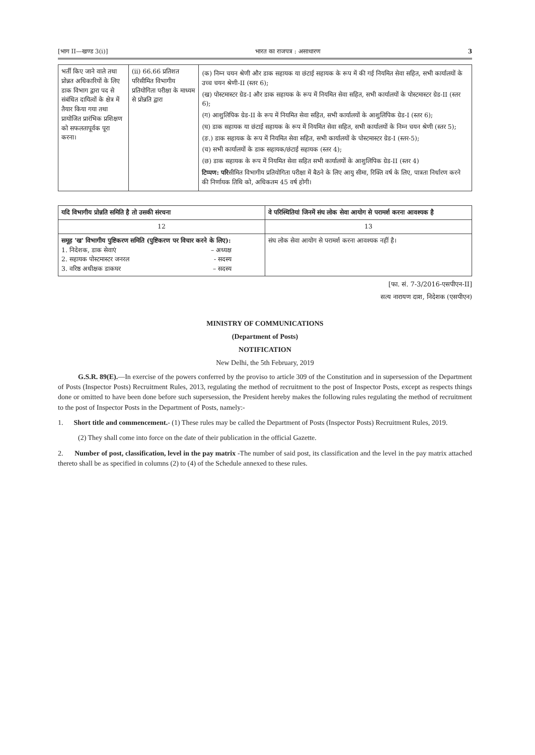[भाग II—खण्ड 3(i)] भारत का राजपत्र : असाधारण 3
| भर्ती किए जाने वाले तथा प्रोन्नत अधिकारियों के लिए डाक विभाग द्वारा पद से संबंधित दायित्वों के क्षेत्र में तैयार किया गया तथा प्रायोजित प्रारंभिक प्रशिक्षण को सफलतापूर्वक पूरा करना। | (ii) 66.66 प्रतिशत परिसीमित विभागीय प्रतियोगिता परीक्षा के माध्यम से प्रोन्नति द्वारा | (क) निम्न चयन श्रेणी और डाक सहायक या छंटाई सहायक के रूप में की गई नियमित सेवा सहित, सभी कार्यालयों के उच्च चयन श्रेणी-II (स्तर 6); (ख) पोस्टमास्टर ग्रेड-I और डाक सहायक के रूप में नियमित सेवा सहित, सभी कार्यालयों के पोस्टमास्टर ग्रेड-II (स्तर 6); (ग) आशुलिपिक ग्रेड-II के रूप में नियमित सेवा सहित, सभी कार्यालयों के आशुलिपिक ग्रेड-I (स्तर 6); (घ) डाक सहायक या छंटाई सहायक के रूप में नियमित सेवा सहित, सभी कार्यालयों के निम्न चयन श्रेणी (स्तर 5); (ङ.) डाक सहायक के रूप में नियमित सेवा सहित, सभी कार्यालयों के पोस्टमास्टर ग्रेड-I (स्तर-5); (च) सभी कार्यालयों के डाक सहायक/छंटाई सहायक (स्तर 4); (छ) डाक सहायक के रूप में नियमित सेवा सहित सभी कार्यालयों के आशुलिपिक ग्रेड-II (स्तर 4) टिप्पण: परि सीमित विभागीय प्रतियोगिता परीक्षा में बैठने के लिए आयु सीमा, रिक्ति वर्ष के लिए, पात्रता निर्धारण करने की निर्णायक तिथि को, अधिकतम 45 वर्ष होगी। |
| यदि विभागीय प्रोन्नति समिति है तो उसकी संरचना | वे परिस्थितियां जिनमें संघ लोक सेवा आयोग से परामर्श करना आवश्यक है |
| --- | --- |
| 12 | 13 |
| समूह 'ख' विभागीय पुष्टिकरण समिति (पुष्टिकरण पर विचार करने के लिए): 1. निदेशक, डाक सेवाएं – अध्यक्ष 2. सहायक पोस्टमास्टर जनरल - सदस्य 3. वरिष्ठ अधीक्षक डाकघर – सदस्य | संघ लोक सेवा आयोग से परामर्श करना आवश्यक नहीं है। |
[फा. सं. 7-3/2016-एसपीएन-II]
सत्य नारायण दाश, निदेशक (एसपीएन)
MINISTRY OF COMMUNICATIONS
(Department of Posts)
NOTIFICATION
New Delhi, the 5th February, 2019
G.S.R. 89(E).—In exercise of the powers conferred by the proviso to article 309 of the Constitution and in supersession of the Department of Posts (Inspector Posts) Recruitment Rules, 2013, regulating the method of recruitment to the post of Inspector Posts, except as respects things done or omitted to have been done before such supersession, the President hereby makes the following rules regulating the method of recruitment to the post of Inspector Posts in the Department of Posts, namely:-
1. Short title and commencement.- (1) These rules may be called the Department of Posts (Inspector Posts) Recruitment Rules, 2019.
(2) They shall come into force on the date of their publication in the official Gazette.
2. Number of post, classification, level in the pay matrix -The number of said post, its classification and the level in the pay matrix attached thereto shall be as specified in columns (2) to (4) of the Schedule annexed to these rules.